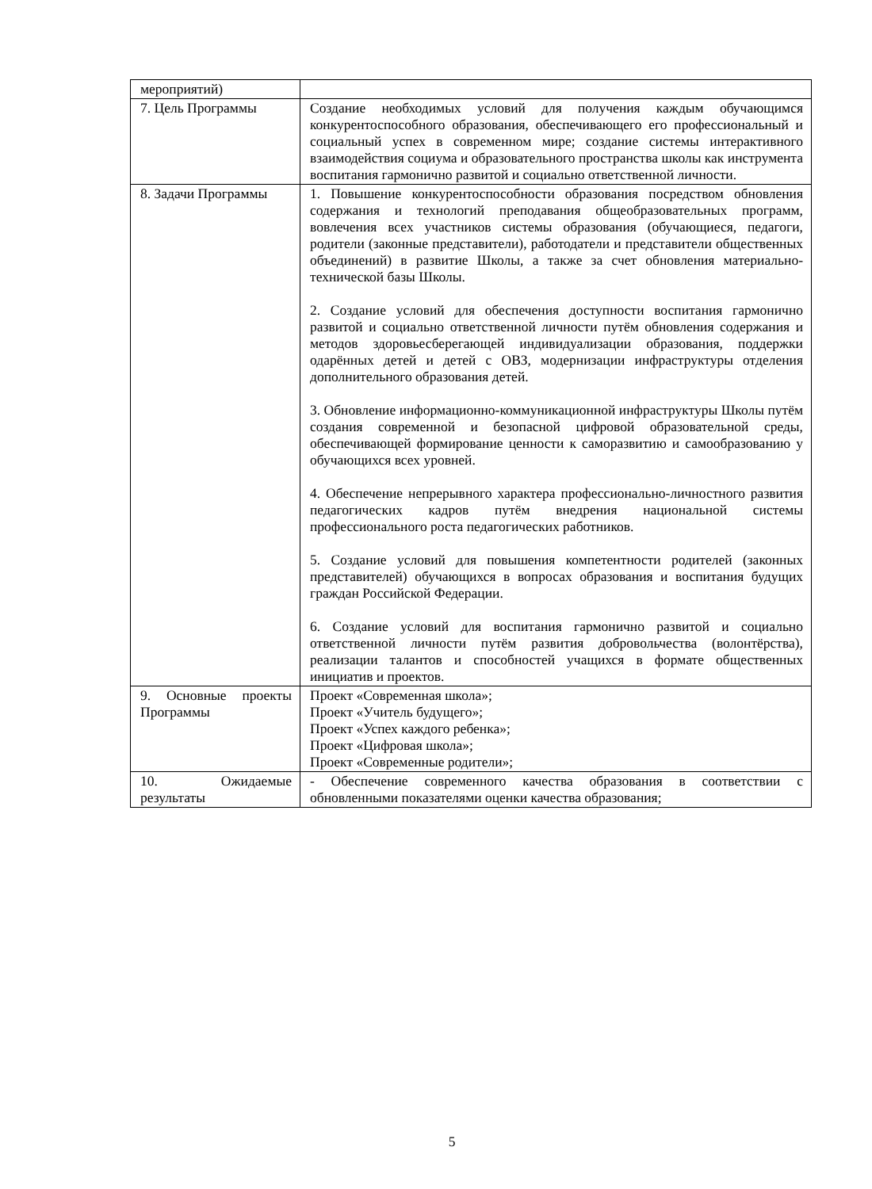| мероприятий) | |
| 7. Цель Программы | Создание необходимых условий для получения каждым обучающимся конкурентоспособного образования, обеспечивающего его профессиональный и социальный успех в современном мире; создание системы интерактивного взаимодействия социума и образовательного пространства школы как инструмента воспитания гармонично развитой и социально ответственной личности. |
| 8. Задачи Программы | 1. Повышение конкурентоспособности образования посредством обновления содержания и технологий преподавания общеобразовательных программ, вовлечения всех участников системы образования (обучающиеся, педагоги, родители (законные представители), работодатели и представители общественных объединений) в развитие Школы, а также за счет обновления материально-технической базы Школы. 2. Создание условий для обеспечения доступности воспитания гармонично развитой и социально ответственной личности путём обновления содержания и методов здоровьесберегающей индивидуализации образования, поддержки одарённых детей и детей с ОВЗ, модернизации инфраструктуры отделения дополнительного образования детей. 3. Обновление информационно-коммуникационной инфраструктуры Школы путём создания современной и безопасной цифровой образовательной среды, обеспечивающей формирование ценности к саморазвитию и самообразованию у обучающихся всех уровней. 4. Обеспечение непрерывного характера профессионально-личностного развития педагогических кадров путём внедрения национальной системы профессионального роста педагогических работников. 5. Создание условий для повышения компетентности родителей (законных представителей) обучающихся в вопросах образования и воспитания будущих граждан Российской Федерации. 6. Создание условий для воспитания гармонично развитой и социально ответственной личности путём развития добровольчества (волонтёрства), реализации талантов и способностей учащихся в формате общественных инициатив и проектов. |
| 9. Основные проекты Программы | Проект «Современная школа»; Проект «Учитель будущего»; Проект «Успех каждого ребенка»; Проект «Цифровая школа»; Проект «Современные родители»; |
| 10. Ожидаемые результаты | - Обеспечение современного качества образования в соответствии с обновленными показателями оценки качества образования; |
5